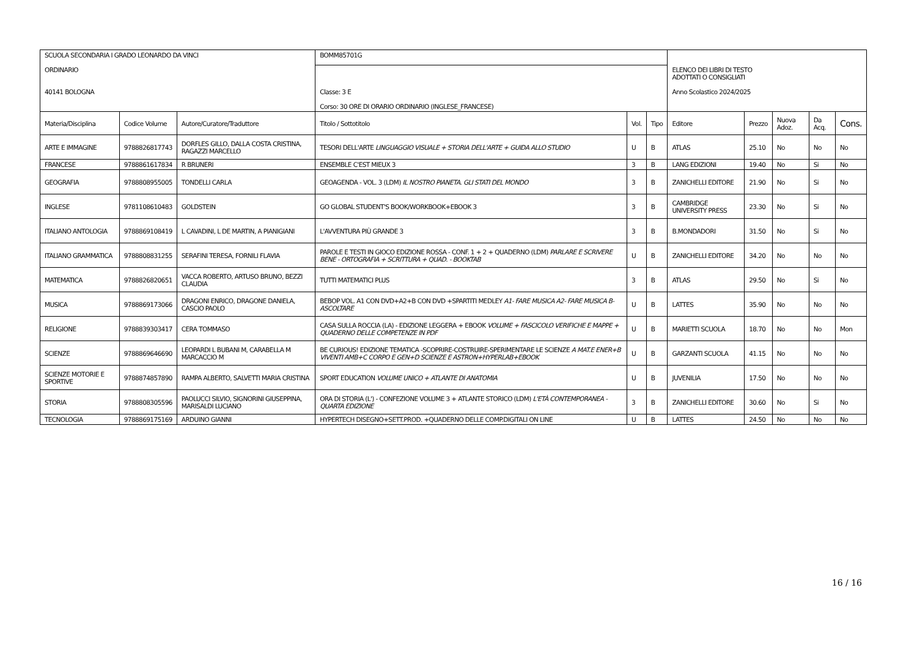| SCUOLA SECONDARIA I GRADO LEONARDO DA VINCI ORDINARIO 40141 BOLOGNA | | | BOMM85701G | | | ELENCO DEI LIBRI DI TESTO ADOTTATI O CONSIGLIATI Anno Scolastico 2024/2025 | | | | |
| | | | Classe: 3 E Corso: 30 ORE DI ORARIO ORDINARIO (INGLESE_FRANCESE) | | | | | | | |
| Materia/Disciplina | Codice Volume | Autore/Curatore/Traduttore | Titolo / Sottotitolo | Vol. | Tipo | Editore | Prezzo | Nuova Adoz. | Da Acq. | Cons. |
| ARTE E IMMAGINE | 9788826817743 | DORFLES GILLO, DALLA COSTA CRISTINA, RAGAZZI MARCELLO | TESORI DELL'ARTE LINGUAGGIO VISUALE + STORIA DELL'ARTE + GUIDA ALLO STUDIO | U | B | ATLAS | 25.10 | No | No | No |
| FRANCESE | 9788861617834 | R BRUNERI | ENSEMBLE C'EST MIEUX 3 | 3 | B | LANG EDIZIONI | 19.40 | No | Si | No |
| GEOGRAFIA | 9788808955005 | TONDELLI CARLA | GEOAGENDA - VOL. 3 (LDM) IL NOSTRO PIANETA. GLI STATI DEL MONDO | 3 | B | ZANICHELLI EDITORE | 21.90 | No | Si | No |
| INGLESE | 9781108610483 | GOLDSTEIN | GO GLOBAL STUDENT'S BOOK/WORKBOOK+EBOOK 3 | 3 | B | CAMBRIDGE UNIVERSITY PRESS | 23.30 | No | Si | No |
| ITALIANO ANTOLOGIA | 9788869108419 | L CAVADINI, L DE MARTIN, A PIANIGIANI | L'AVVENTURA PIÙ GRANDE 3 | 3 | B | B.MONDADORI | 31.50 | No | Si | No |
| ITALIANO GRAMMATICA | 9788808831255 | SERAFINI TERESA, FORNILI FLAVIA | PAROLE E TESTI IN GIOCO EDIZIONE ROSSA - CONF. 1 + 2 + QUADERNO (LDM) PARLARE E SCRIVERE BENE - ORTOGRAFIA + SCRITTURA + QUAD. - BOOKTAB | U | B | ZANICHELLI EDITORE | 34.20 | No | No | No |
| MATEMATICA | 9788826820651 | VACCA ROBERTO, ARTUSO BRUNO, BEZZI CLAUDIA | TUTTI MATEMATICI PLUS | 3 | B | ATLAS | 29.50 | No | Si | No |
| MUSICA | 9788869173066 | DRAGONI ENRICO, DRAGONE DANIELA, CASCIO PAOLO | BEBOP VOL. A1 CON DVD+A2+B CON DVD +SPARTITI MEDLEY A1- FARE MUSICA A2- FARE MUSICA B- ASCOLTARE | U | B | LATTES | 35.90 | No | No | No |
| RELIGIONE | 9788839303417 | CERA TOMMASO | CASA SULLA ROCCIA (LA) - EDIZIONE LEGGERA + EBOOK VOLUME + FASCICOLO VERIFICHE E MAPPE + QUADERNO DELLE COMPETENZE IN PDF | U | B | MARIETTI SCUOLA | 18.70 | No | No | Mon |
| SCIENZE | 9788869646690 | LEOPARDI L BUBANI M, CARABELLA M MARCACCIO M | BE CURIOUS! EDIZIONE TEMATICA -SCOPRIRE-COSTRUIRE-SPERIMENTARE LE SCIENZE A MAT.E ENER+B VIVENTI AMB+C CORPO E GEN+D SCIENZE E ASTRON+HYPERLAB+EBOOK | U | B | GARZANTI SCUOLA | 41.15 | No | No | No |
| SCIENZE MOTORIE E SPORTIVE | 9788874857890 | RAMPA ALBERTO, SALVETTI MARIA CRISTINA | SPORT EDUCATION VOLUME UNICO + ATLANTE DI ANATOMIA | U | B | JUVENILIA | 17.50 | No | No | No |
| STORIA | 9788808305596 | PAOLUCCI SILVIO, SIGNORINI GIUSEPPINA, MARISALDI LUCIANO | ORA DI STORIA (L') - CONFEZIONE VOLUME 3 + ATLANTE STORICO (LDM) L'ETÀ CONTEMPORANEA - QUARTA EDIZIONE | 3 | B | ZANICHELLI EDITORE | 30.60 | No | Si | No |
| TECNOLOGIA | 9788869175169 | ARDUINO GIANNI | HYPERTECH DISEGNO+SETT.PROD. +QUADERNO DELLE COMP.DIGITALI ON LINE | U | B | LATTES | 24.50 | No | No | No |
16 / 16